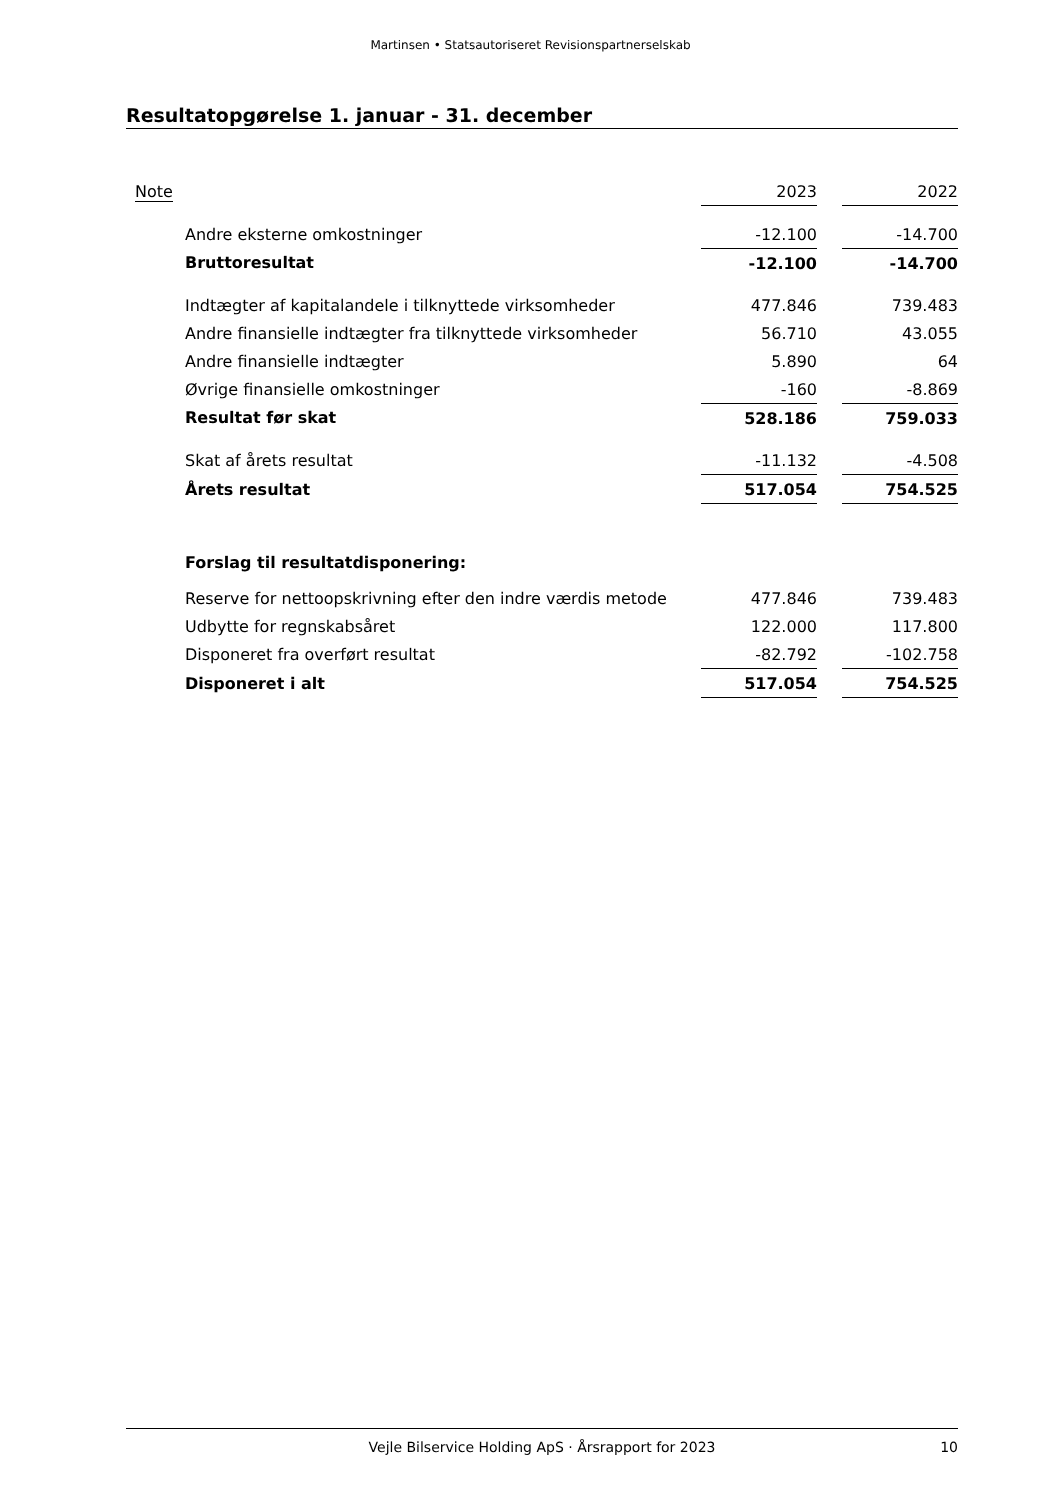Martinsen • Statsautoriseret Revisionspartnerselskab
Resultatopgørelse 1. januar - 31. december
| Note | | 2023 | | 2022 |
| --- | --- | --- | --- | --- |
| | Andre eksterne omkostninger | -12.100 | | -14.700 |
| | Bruttoresultat | -12.100 | | -14.700 |
| | Indtægter af kapitalandele i tilknyttede virksomheder | 477.846 | | 739.483 |
| | Andre finansielle indtægter fra tilknyttede virksomheder | 56.710 | | 43.055 |
| | Andre finansielle indtægter | 5.890 | | 64 |
| | Øvrige finansielle omkostninger | -160 | | -8.869 |
| | Resultat før skat | 528.186 | | 759.033 |
| | Skat af årets resultat | -11.132 | | -4.508 |
| | Årets resultat | 517.054 | | 754.525 |
| | Forslag til resultatdisponering: | | | |
| | Reserve for nettoopskrivning efter den indre værdis metode | 477.846 | | 739.483 |
| | Udbytte for regnskabsåret | 122.000 | | 117.800 |
| | Disponeret fra overført resultat | -82.792 | | -102.758 |
| | Disponeret i alt | 517.054 | | 754.525 |
Vejle Bilservice Holding ApS · Årsrapport for 2023 10